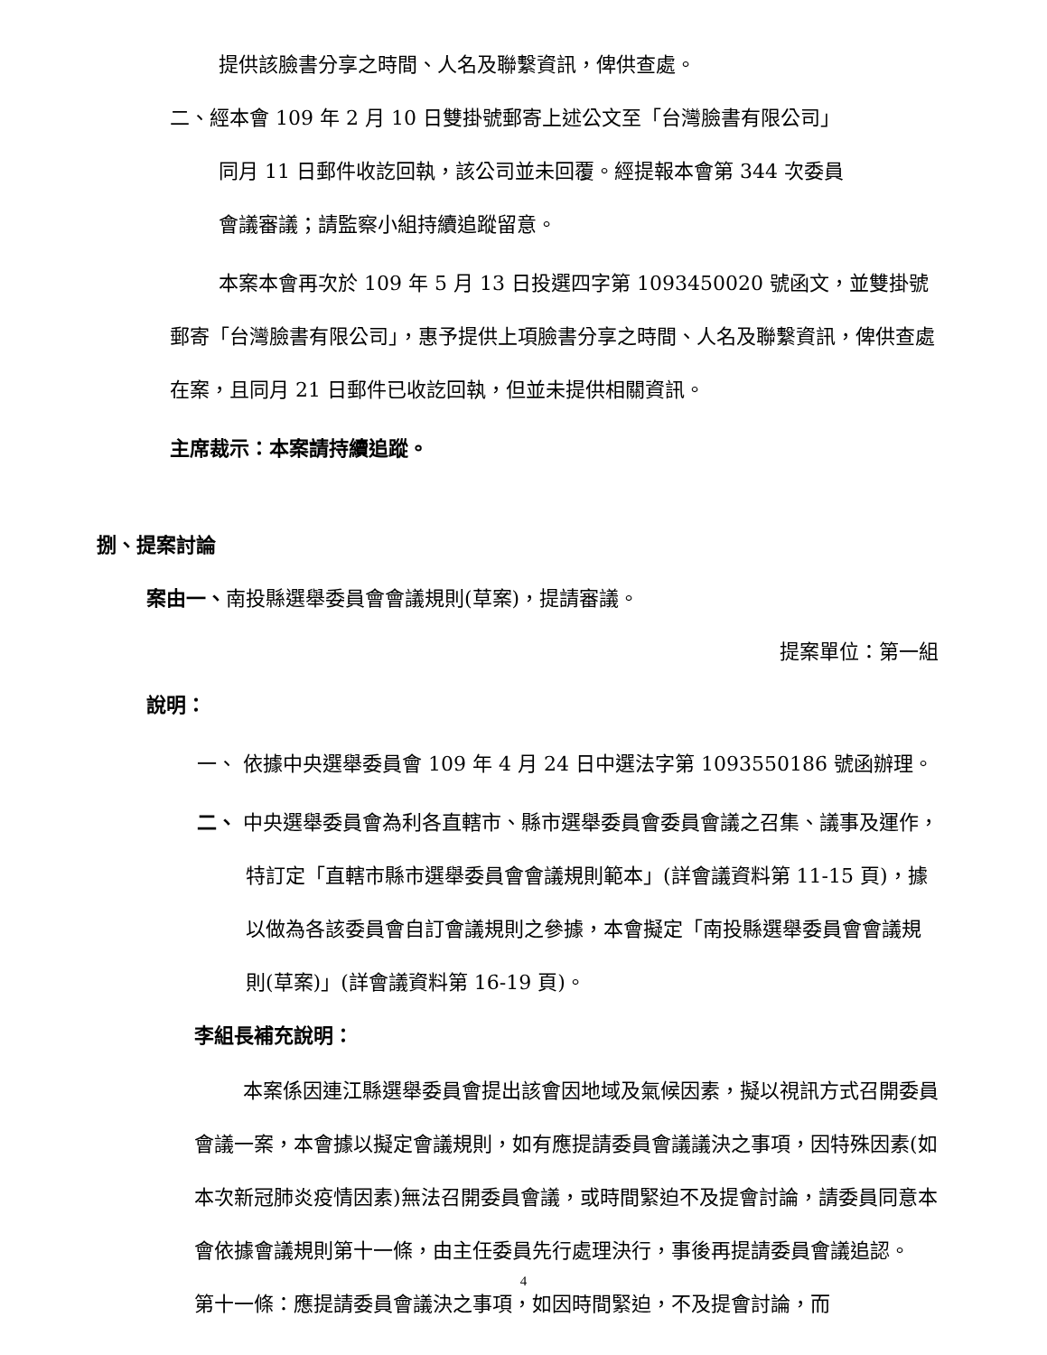提供該臉書分享之時間、人名及聯繫資訊，俾供查處。
二、經本會 109 年 2 月 10 日雙掛號郵寄上述公文至「台灣臉書有限公司」
同月 11 日郵件收訖回執，該公司並未回覆。經提報本會第 344 次委員
會議審議；請監察小組持續追蹤留意。
本案本會再次於 109 年 5 月 13 日投選四字第 1093450020 號函文，並雙掛號郵寄「台灣臉書有限公司」，惠予提供上項臉書分享之時間、人名及聯繫資訊，俾供查處在案，且同月 21 日郵件已收訖回執，但並未提供相關資訊。
主席裁示：本案請持續追蹤。
捌、提案討論
案由一、南投縣選舉委員會會議規則(草案)，提請審議。
提案單位：第一組
說明：
一、 依據中央選舉委員會 109 年 4 月 24 日中選法字第 1093550186 號函辦理。
二、 中央選舉委員會為利各直轄市、縣市選舉委員會委員會議之召集、議事及運作，特訂定「直轄市縣市選舉委員會會議規則範本」(詳會議資料第 11-15 頁)，據以做為各該委員會自訂會議規則之參據，本會擬定「南投縣選舉委員會會議規則(草案)」(詳會議資料第 16-19 頁)。
李組長補充說明：
本案係因連江縣選舉委員會提出該會因地域及氣候因素，擬以視訊方式召開委員會議一案，本會據以擬定會議規則，如有應提請委員會議議決之事項，因特殊因素(如本次新冠肺炎疫情因素)無法召開委員會議，或時間緊迫不及提會討論，請委員同意本會依據會議規則第十一條，由主任委員先行處理決行，事後再提請委員會議追認。
第十一條：應提請委員會議決之事項，如因時間緊迫，不及提會討論，而
4